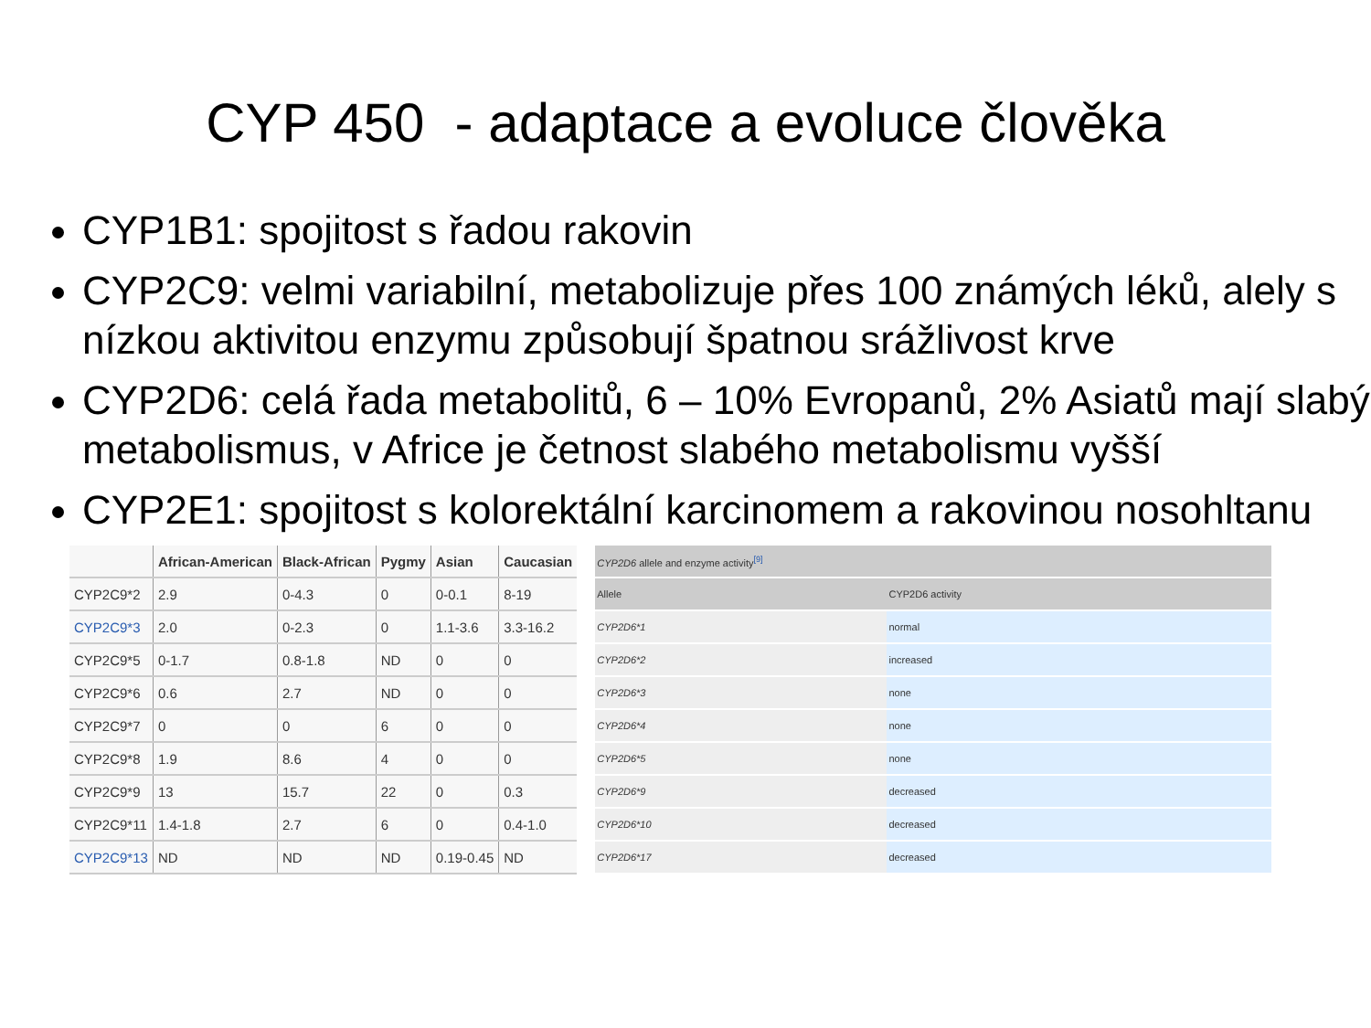CYP 450 - adaptace a evoluce člověka
CYP1B1: spojitost s řadou rakovin
CYP2C9: velmi variabilní, metabolizuje přes 100 známých léků, alely s nízkou aktivitou enzymu způsobují špatnou srážlivost krve
CYP2D6: celá řada metabolitů, 6 – 10% Evropanů, 2% Asiatů mají slabý metabolismus, v Africe je četnost slabého metabolismu vyšší
CYP2E1: spojitost s kolorektální karcinomem a rakovinou nosohltanu
| | African-American | Black-African | Pygmy | Asian | Caucasian |
| --- | --- | --- | --- | --- | --- |
| CYP2C9*2 | 2.9 | 0-4.3 | 0 | 0-0.1 | 8-19 |
| CYP2C9*3 | 2.0 | 0-2.3 | 0 | 1.1-3.6 | 3.3-16.2 |
| CYP2C9*5 | 0-1.7 | 0.8-1.8 | ND | 0 | 0 |
| CYP2C9*6 | 0.6 | 2.7 | ND | 0 | 0 |
| CYP2C9*7 | 0 | 0 | 6 | 0 | 0 |
| CYP2C9*8 | 1.9 | 8.6 | 4 | 0 | 0 |
| CYP2C9*9 | 13 | 15.7 | 22 | 0 | 0.3 |
| CYP2C9*11 | 1.4-1.8 | 2.7 | 6 | 0 | 0.4-1.0 |
| CYP2C9*13 | ND | ND | ND | 0.19-0.45 | ND |
| CYP2D6 allele and enzyme activity<sup>[9]</sup> | |
| --- | --- |
| Allele | CYP2D6 activity |
| CYP2D6*1 | normal |
| CYP2D6*2 | increased |
| CYP2D6*3 | none |
| CYP2D6*4 | none |
| CYP2D6*5 | none |
| CYP2D6*9 | decreased |
| CYP2D6*10 | decreased |
| CYP2D6*17 | decreased |